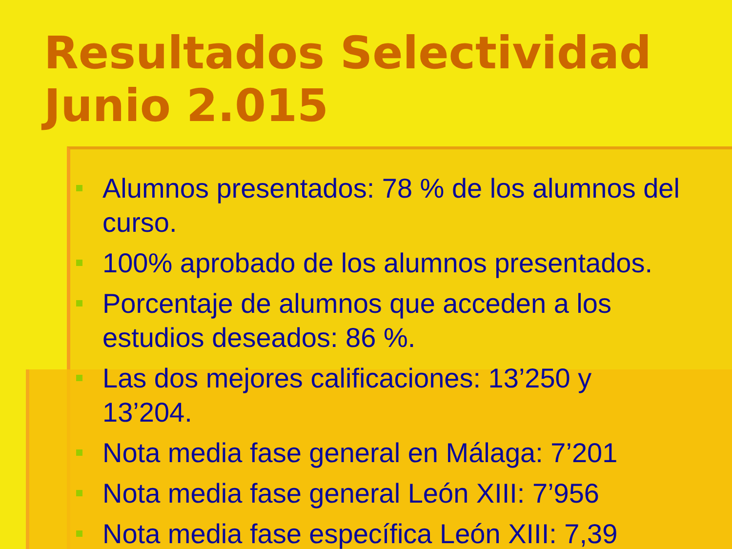Resultados Selectividad Junio 2.015
Alumnos presentados: 78 % de los alumnos del curso.
100% aprobado de los alumnos presentados.
Porcentaje de alumnos que acceden a los estudios deseados: 86 %.
Las dos mejores calificaciones: 13’250 y 13’204.
Nota media fase general en Málaga: 7’201
Nota media fase general León XIII: 7’956
Nota media fase específica León XIII: 7,39